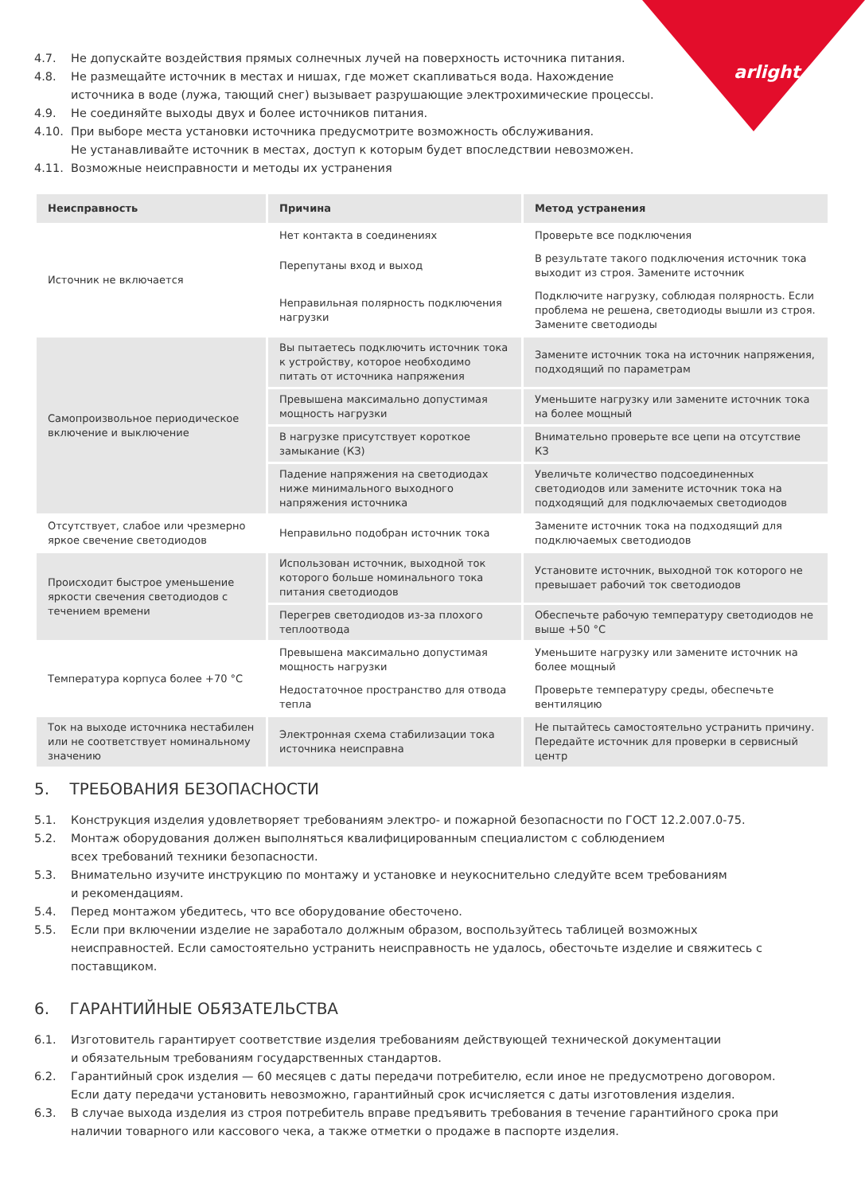arlight
4.7. Не допускайте воздействия прямых солнечных лучей на поверхность источника питания.
4.8. Не размещайте источник в местах и нишах, где может скапливаться вода. Нахождение
источника в воде (лужа, тающий снег) вызывает разрушающие электрохимические процессы.
4.9. Не соединяйте выходы двух и более источников питания.
4.10. При выборе места установки источника предусмотрите возможность обслуживания.
Не устанавливайте источник в местах, доступ к которым будет впоследствии невозможен.
4.11. Возможные неисправности и методы их устранения
| Неисправность | Причина | Метод устранения |
| --- | --- | --- |
| Источник не включается | Нет контакта в соединениях | Проверьте все подключения |
| | Перепутаны вход и выход | В результате такого подключения источник тока выходит из строя. Замените источник |
| | Неправильная полярность подключения нагрузки | Подключите нагрузку, соблюдая полярность. Если проблема не решена, светодиоды вышли из строя. Замените светодиоды |
| Самопроизвольное периодическое включение и выключение | Вы пытаетесь подключить источник тока к устройству, которое необходимо питать от источника напряжения | Замените источник тока на источник напряжения, подходящий по параметрам |
| | Превышена максимально допустимая мощность нагрузки | Уменьшите нагрузку или замените источник тока на более мощный |
| | В нагрузке присутствует короткое замыкание (КЗ) | Внимательно проверьте все цепи на отсутствие КЗ |
| | Падение напряжения на светодиодах ниже минимального выходного напряжения источника | Увеличьте количество подсоединенных светодиодов или замените источник тока на подходящий для подключаемых светодиодов |
| Отсутствует, слабое или чрезмерно яркое свечение светодиодов | Неправильно подобран источник тока | Замените источник тока на подходящий для подключаемых светодиодов |
| Происходит быстрое уменьшение яркости свечения светодиодов с течением времени | Использован источник, выходной ток которого больше номинального тока питания светодиодов | Установите источник, выходной ток которого не превышает рабочий ток светодиодов |
| | Перегрев светодиодов из-за плохого теплоотвода | Обеспечьте рабочую температуру светодиодов не выше +50 °C |
| Температура корпуса более +70 °C | Превышена максимально допустимая мощность нагрузки | Уменьшите нагрузку или замените источник на более мощный |
| | Недостаточное пространство для отвода тепла | Проверьте температуру среды, обеспечьте вентиляцию |
| Ток на выходе источника нестабилен или не соответствует номинальному значению | Электронная схема стабилизации тока источника неисправна | Не пытайтесь самостоятельно устранить причину. Передайте источник для проверки в сервисный центр |
5. ТРЕБОВАНИЯ БЕЗОПАСНОСТИ
5.1. Конструкция изделия удовлетворяет требованиям электро- и пожарной безопасности по ГОСТ 12.2.007.0-75.
5.2. Монтаж оборудования должен выполняться квалифицированным специалистом с соблюдением
всех требований техники безопасности.
5.3. Внимательно изучите инструкцию по монтажу и установке и неукоснительно следуйте всем требованиям
и рекомендациям.
5.4. Перед монтажом убедитесь, что все оборудование обесточено.
5.5. Если при включении изделие не заработало должным образом, воспользуйтесь таблицей возможных неисправностей. Если самостоятельно устранить неисправность не удалось, обесточьте изделие и свяжитесь с поставщиком.
6. ГАРАНТИЙНЫЕ ОБЯЗАТЕЛЬСТВА
6.1. Изготовитель гарантирует соответствие изделия требованиям действующей технической документации
и обязательным требованиям государственных стандартов.
6.2. Гарантийный срок изделия — 60 месяцев с даты передачи потребителю, если иное не предусмотрено договором. Если дату передачи установить невозможно, гарантийный срок исчисляется с даты изготовления изделия.
6.3. В случае выхода изделия из строя потребитель вправе предъявить требования в течение гарантийного срока при наличии товарного или кассового чека, а также отметки о продаже в паспорте изделия.